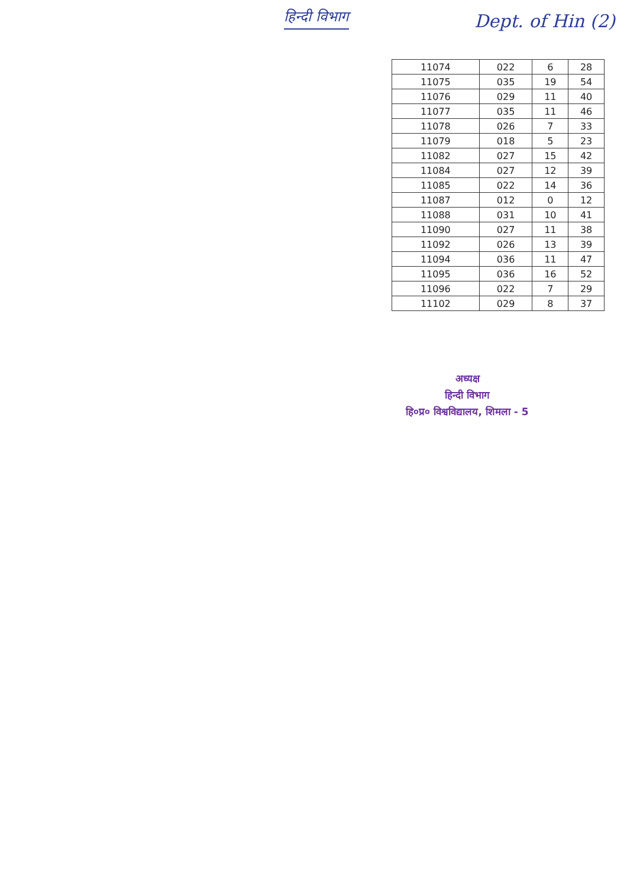हिन्दी विभाग
Dept. of Hin (2)
| 11074 | 022 | 6 | 28 |
| 11075 | 035 | 19 | 54 |
| 11076 | 029 | 11 | 40 |
| 11077 | 035 | 11 | 46 |
| 11078 | 026 | 7 | 33 |
| 11079 | 018 | 5 | 23 |
| 11082 | 027 | 15 | 42 |
| 11084 | 027 | 12 | 39 |
| 11085 | 022 | 14 | 36 |
| 11087 | 012 | 0 | 12 |
| 11088 | 031 | 10 | 41 |
| 11090 | 027 | 11 | 38 |
| 11092 | 026 | 13 | 39 |
| 11094 | 036 | 11 | 47 |
| 11095 | 036 | 16 | 52 |
| 11096 | 022 | 7 | 29 |
| 11102 | 029 | 8 | 37 |
अध्यक्ष
हिन्दी विभाग
हि०प्र० विश्वविद्यालय, शिमला - 5